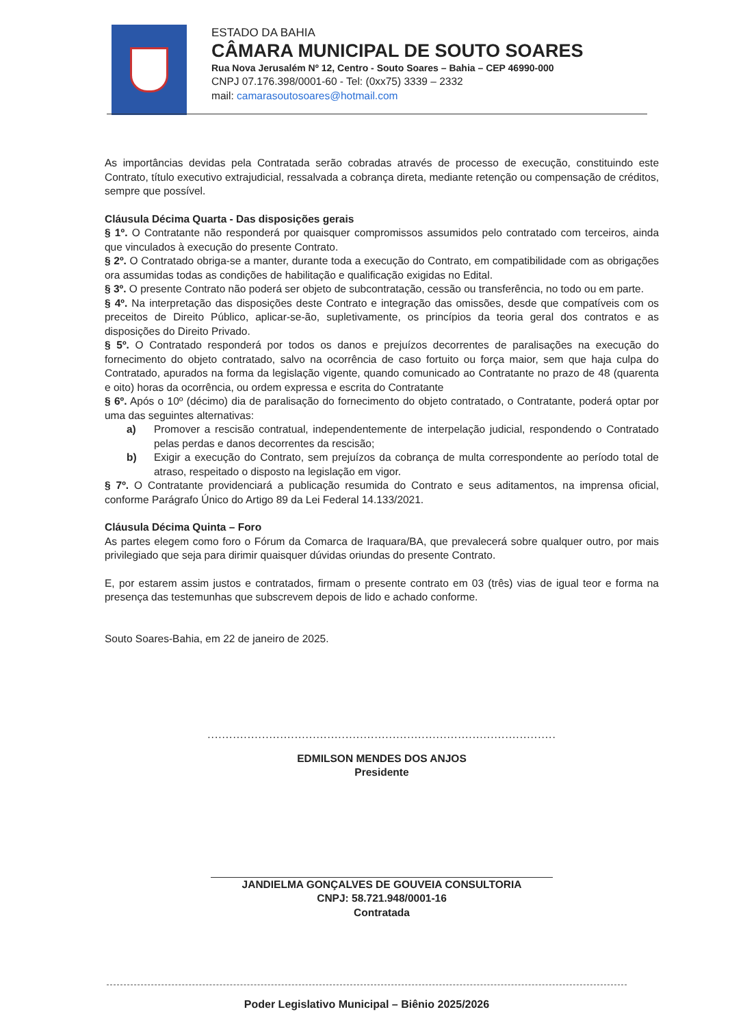ESTADO DA BAHIA
CÂMARA MUNICIPAL DE SOUTO SOARES
Rua Nova Jerusalém Nº 12, Centro - Souto Soares – Bahia – CEP 46990-000
CNPJ 07.176.398/0001-60 - Tel: (0xx75) 3339 – 2332
mail: camarasoutosoares@hotmail.com
As importâncias devidas pela Contratada serão cobradas através de processo de execução, constituindo este Contrato, título executivo extrajudicial, ressalvada a cobrança direta, mediante retenção ou compensação de créditos, sempre que possível.
Cláusula Décima Quarta - Das disposições gerais
§ 1º. O Contratante não responderá por quaisquer compromissos assumidos pelo contratado com terceiros, ainda que vinculados à execução do presente Contrato.
§ 2º. O Contratado obriga-se a manter, durante toda a execução do Contrato, em compatibilidade com as obrigações ora assumidas todas as condições de habilitação e qualificação exigidas no Edital.
§ 3º. O presente Contrato não poderá ser objeto de subcontratação, cessão ou transferência, no todo ou em parte.
§ 4º. Na interpretação das disposições deste Contrato e integração das omissões, desde que compatíveis com os preceitos de Direito Público, aplicar-se-ão, supletivamente, os princípios da teoria geral dos contratos e as disposições do Direito Privado.
§ 5º. O Contratado responderá por todos os danos e prejuízos decorrentes de paralisações na execução do fornecimento do objeto contratado, salvo na ocorrência de caso fortuito ou força maior, sem que haja culpa do Contratado, apurados na forma da legislação vigente, quando comunicado ao Contratante no prazo de 48 (quarenta e oito) horas da ocorrência, ou ordem expressa e escrita do Contratante
§ 6º. Após o 10º (décimo) dia de paralisação do fornecimento do objeto contratado, o Contratante, poderá optar por uma das seguintes alternativas:
a) Promover a rescisão contratual, independentemente de interpelação judicial, respondendo o Contratado pelas perdas e danos decorrentes da rescisão;
b) Exigir a execução do Contrato, sem prejuízos da cobrança de multa correspondente ao período total de atraso, respeitado o disposto na legislação em vigor.
§ 7º. O Contratante providenciará a publicação resumida do Contrato e seus aditamentos, na imprensa oficial, conforme Parágrafo Único do Artigo 89 da Lei Federal 14.133/2021.
Cláusula Décima Quinta – Foro
As partes elegem como foro o Fórum da Comarca de Iraquara/BA, que prevalecerá sobre qualquer outro, por mais privilegiado que seja para dirimir quaisquer dúvidas oriundas do presente Contrato.
E, por estarem assim justos e contratados, firmam o presente contrato em 03 (três) vias de igual teor e forma na presença das testemunhas que subscrevem depois de lido e achado conforme.
Souto Soares-Bahia, em 22 de janeiro de 2025.
................................................................................................
EDMILSON MENDES DOS ANJOS
Presidente
JANDIELMA GONÇALVES DE GOUVEIA CONSULTORIA
CNPJ: 58.721.948/0001-16
Contratada
Poder Legislativo Municipal – Biênio 2025/2026